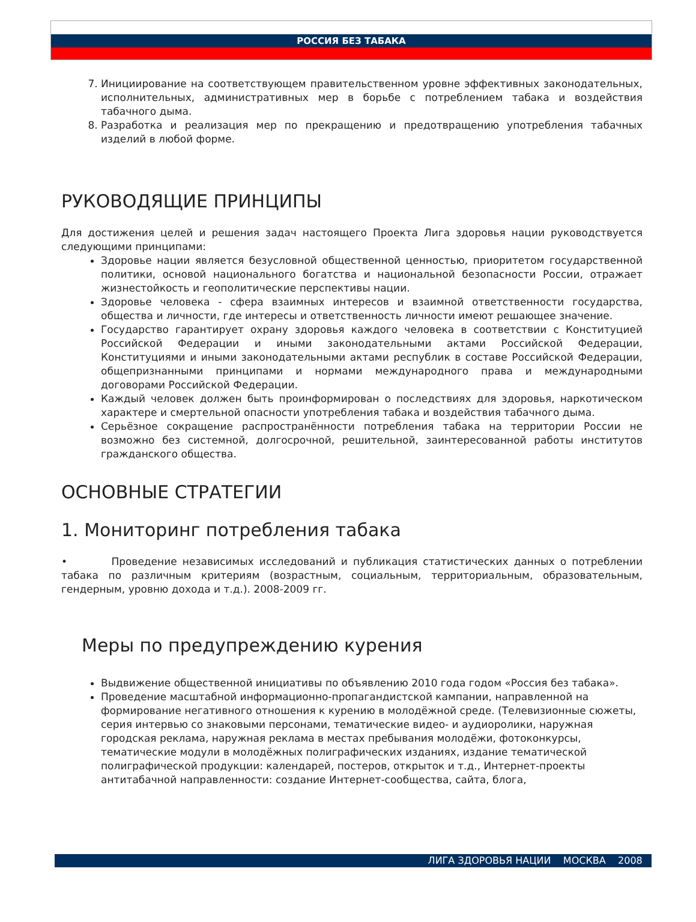РОССИЯ БЕЗ ТАБАКА
7. Инициирование на соответствующем правительственном уровне эффективных законодательных, исполнительных, административных мер в борьбе с потреблением табака и воздействия табачного дыма.
8. Разработка и реализация мер по прекращению и предотвращению употребления табачных изделий в любой форме.
РУКОВОДЯЩИЕ ПРИНЦИПЫ
Для достижения целей и решения задач настоящего Проекта Лига здоровья нации руководствуется следующими принципами:
Здоровье нации является безусловной общественной ценностью, приоритетом государственной политики, основой национального богатства и национальной безопасности России, отражает жизнестойкость и геополитические перспективы нации.
Здоровье человека - сфера взаимных интересов и взаимной ответственности государства, общества и личности, где интересы и ответственность личности имеют решающее значение.
Государство гарантирует охрану здоровья каждого человека в соответствии с Конституцией Российской Федерации и иными законодательными актами Российской Федерации, Конституциями и иными законодательными актами республик в составе Российской Федерации, общепризнанными принципами и нормами международного права и международными договорами Российской Федерации.
Каждый человек должен быть проинформирован о последствиях для здоровья, наркотическом характере и смертельной опасности употребления табака и воздействия табачного дыма.
Серьёзное сокращение распространённости потребления табака на территории России не возможно без системной, долгосрочной, решительной, заинтересованной работы институтов гражданского общества.
ОСНОВНЫЕ СТРАТЕГИИ
1. Мониторинг потребления табака
• Проведение независимых исследований и публикация статистических данных о потреблении табака по различным критериям (возрастным, социальным, территориальным, образовательным, гендерным, уровню дохода и т.д.). 2008-2009 гг.
Меры по предупреждению курения
Выдвижение общественной инициативы по объявлению 2010 года годом «Россия без табака».
Проведение масштабной информационно-пропагандистской кампании, направленной на формирование негативного отношения к курению в молодёжной среде. (Телевизионные сюжеты, серия интервью со знаковыми персонами, тематические видео- и аудиоролики, наружная городская реклама, наружная реклама в местах пребывания молодёжи, фотоконкурсы, тематические модули в молодёжных полиграфических изданиях, издание тематической полиграфической продукции: календарей, постеров, открыток и т.д., Интернет-проекты антитабачной направленности: создание Интернет-сообщества, сайта, блога,
ЛИГА ЗДОРОВЬЯ НАЦИИ МОСКВА 2008